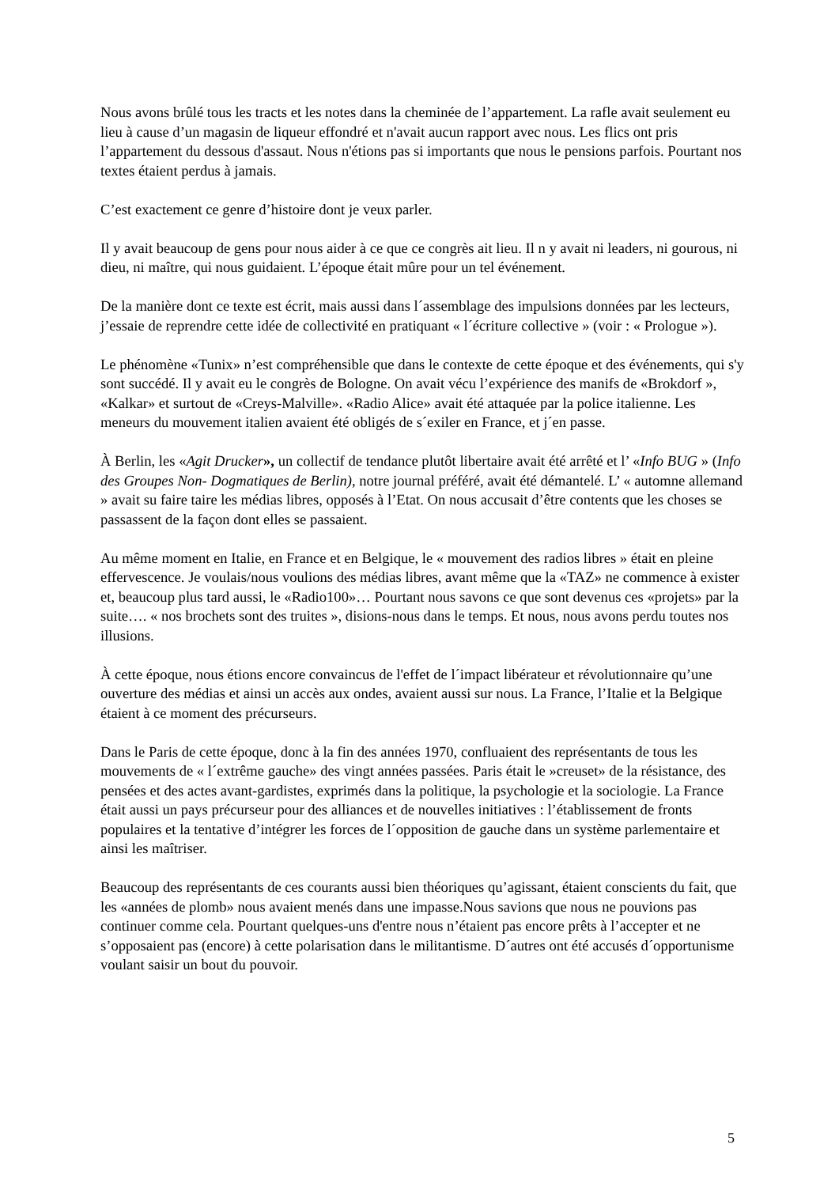Nous avons brûlé tous les tracts et les notes dans la cheminée de l’appartement. La rafle avait seulement eu lieu à cause d’un magasin de liqueur effondré et n'avait aucun rapport avec nous. Les flics ont pris l’appartement du dessous d'assaut. Nous n'étions pas si importants que nous le pensions parfois. Pourtant nos textes étaient perdus à jamais.
C’est exactement ce genre d’histoire dont je veux parler.
Il y avait beaucoup de gens pour nous aider à ce que ce congrès ait lieu. Il n y avait ni leaders, ni gourous, ni dieu, ni maître, qui nous guidaient. L’époque était mûre pour un tel événement.
De la manière dont ce texte est écrit, mais aussi dans l´assemblage des impulsions données par les lecteurs, j’essaie de reprendre cette idée de collectivité en pratiquant « l´écriture collective » (voir : « Prologue »).
Le phénomène «Tunix» n’est compréhensible que dans le contexte de cette époque et des événements, qui s'y sont succédé. Il y avait eu le congrès de Bologne. On avait vécu l’expérience des manifs de «Brokdorf », «Kalkar» et surtout de «Creys-Malville». «Radio Alice» avait été attaquée par la police italienne. Les meneurs du mouvement italien avaient été obligés de s´exiler en France, et j´en passe.
À Berlin, les «Agit Drucker», un collectif de tendance plutôt libertaire avait été arrêté et l’ «Info BUG » (Info des Groupes Non- Dogmatiques de Berlin), notre journal préféré, avait été démantelé. L’ « automne allemand » avait su faire taire les médias libres, opposés à l’Etat. On nous accusait d’être contents que les choses se passassent de la façon dont elles se passaient.
Au même moment en Italie, en France et en Belgique, le « mouvement des radios libres » était en pleine effervescence. Je voulais/nous voulions des médias libres, avant même que la «TAZ» ne commence à exister et, beaucoup plus tard aussi, le «Radio100»… Pourtant nous savons ce que sont devenus ces «projets» par la suite…. « nos brochets sont des truites », disions-nous dans le temps. Et nous, nous avons perdu toutes nos illusions.
À cette époque, nous étions encore convaincus de l'effet de l´impact libérateur et révolutionnaire qu’une ouverture des médias et ainsi un accès aux ondes, avaient aussi sur nous. La France, l’Italie et la Belgique étaient à ce moment des précurseurs.
Dans le Paris de cette époque, donc à la fin des années 1970, confluaient des représentants de tous les mouvements de « l´extrême gauche» des vingt années passées. Paris était le »creuset» de la résistance, des pensées et des actes avant-gardistes, exprimés dans la politique, la psychologie et la sociologie. La France était aussi un pays précurseur pour des alliances et de nouvelles initiatives : l’établissement de fronts populaires et la tentative d’intégrer les forces de l´opposition de gauche dans un système parlementaire et ainsi les maîtriser.
Beaucoup des représentants de ces courants aussi bien théoriques qu’agissant, étaient conscients du fait, que les «années de plomb» nous avaient menés dans une impasse.Nous savions que nous ne pouvions pas continuer comme cela. Pourtant quelques-uns d'entre nous n’étaient pas encore prêts à l’accepter et ne s’opposaient pas (encore) à cette polarisation dans le militantisme. D´autres ont été accusés d´opportunisme voulant saisir un bout du pouvoir.
5